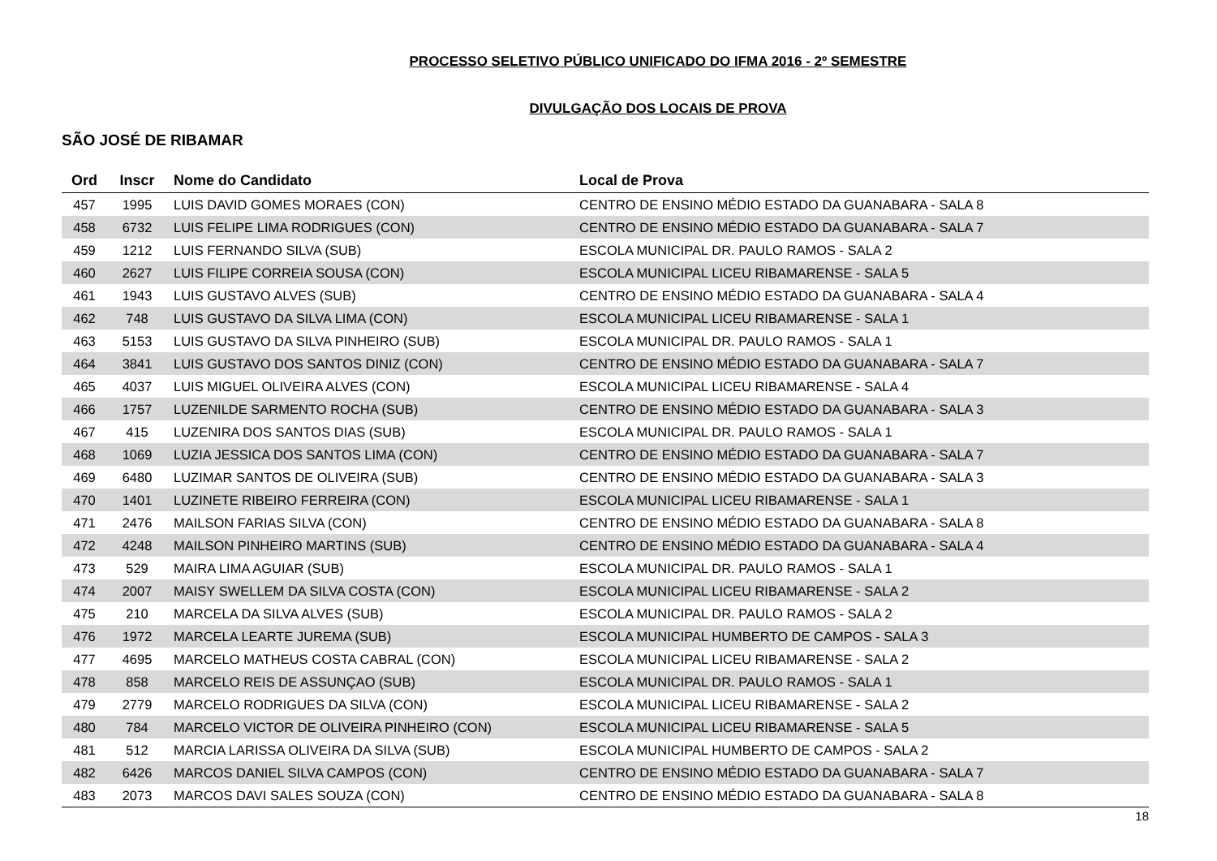PROCESSO SELETIVO PÚBLICO UNIFICADO DO IFMA 2016 - 2º SEMESTRE
DIVULGAÇÃO DOS LOCAIS DE PROVA
SÃO JOSÉ DE RIBAMAR
| Ord | Inscr | Nome do Candidato | Local de Prova |
| --- | --- | --- | --- |
| 457 | 1995 | LUIS DAVID GOMES MORAES (CON) | CENTRO DE ENSINO MÉDIO ESTADO DA GUANABARA - SALA 8 |
| 458 | 6732 | LUIS FELIPE LIMA RODRIGUES (CON) | CENTRO DE ENSINO MÉDIO ESTADO DA GUANABARA - SALA 7 |
| 459 | 1212 | LUIS FERNANDO SILVA (SUB) | ESCOLA MUNICIPAL DR. PAULO RAMOS - SALA 2 |
| 460 | 2627 | LUIS FILIPE CORREIA SOUSA (CON) | ESCOLA MUNICIPAL LICEU RIBAMARENSE - SALA 5 |
| 461 | 1943 | LUIS GUSTAVO ALVES (SUB) | CENTRO DE ENSINO MÉDIO ESTADO DA GUANABARA - SALA 4 |
| 462 | 748 | LUIS GUSTAVO DA SILVA LIMA (CON) | ESCOLA MUNICIPAL LICEU RIBAMARENSE - SALA 1 |
| 463 | 5153 | LUIS GUSTAVO DA SILVA PINHEIRO (SUB) | ESCOLA MUNICIPAL DR. PAULO RAMOS - SALA 1 |
| 464 | 3841 | LUIS GUSTAVO DOS SANTOS DINIZ (CON) | CENTRO DE ENSINO MÉDIO ESTADO DA GUANABARA - SALA 7 |
| 465 | 4037 | LUIS MIGUEL OLIVEIRA ALVES (CON) | ESCOLA MUNICIPAL LICEU RIBAMARENSE - SALA 4 |
| 466 | 1757 | LUZENILDE SARMENTO ROCHA (SUB) | CENTRO DE ENSINO MÉDIO ESTADO DA GUANABARA - SALA 3 |
| 467 | 415 | LUZENIRA DOS SANTOS DIAS (SUB) | ESCOLA MUNICIPAL DR. PAULO RAMOS - SALA 1 |
| 468 | 1069 | LUZIA JESSICA DOS SANTOS LIMA (CON) | CENTRO DE ENSINO MÉDIO ESTADO DA GUANABARA - SALA 7 |
| 469 | 6480 | LUZIMAR SANTOS DE OLIVEIRA (SUB) | CENTRO DE ENSINO MÉDIO ESTADO DA GUANABARA - SALA 3 |
| 470 | 1401 | LUZINETE RIBEIRO FERREIRA (CON) | ESCOLA MUNICIPAL LICEU RIBAMARENSE - SALA 1 |
| 471 | 2476 | MAILSON FARIAS SILVA (CON) | CENTRO DE ENSINO MÉDIO ESTADO DA GUANABARA - SALA 8 |
| 472 | 4248 | MAILSON PINHEIRO MARTINS (SUB) | CENTRO DE ENSINO MÉDIO ESTADO DA GUANABARA - SALA 4 |
| 473 | 529 | MAIRA LIMA AGUIAR (SUB) | ESCOLA MUNICIPAL DR. PAULO RAMOS - SALA 1 |
| 474 | 2007 | MAISY SWELLEM DA SILVA COSTA (CON) | ESCOLA MUNICIPAL LICEU RIBAMARENSE - SALA 2 |
| 475 | 210 | MARCELA DA SILVA ALVES (SUB) | ESCOLA MUNICIPAL DR. PAULO RAMOS - SALA 2 |
| 476 | 1972 | MARCELA LEARTE JUREMA (SUB) | ESCOLA MUNICIPAL HUMBERTO DE CAMPOS - SALA 3 |
| 477 | 4695 | MARCELO MATHEUS COSTA CABRAL (CON) | ESCOLA MUNICIPAL LICEU RIBAMARENSE - SALA 2 |
| 478 | 858 | MARCELO REIS DE ASSUNÇAO (SUB) | ESCOLA MUNICIPAL DR. PAULO RAMOS - SALA 1 |
| 479 | 2779 | MARCELO RODRIGUES DA SILVA (CON) | ESCOLA MUNICIPAL LICEU RIBAMARENSE - SALA 2 |
| 480 | 784 | MARCELO VICTOR DE OLIVEIRA PINHEIRO (CON) | ESCOLA MUNICIPAL LICEU RIBAMARENSE - SALA 5 |
| 481 | 512 | MARCIA LARISSA OLIVEIRA DA SILVA (SUB) | ESCOLA MUNICIPAL HUMBERTO DE CAMPOS - SALA 2 |
| 482 | 6426 | MARCOS DANIEL SILVA CAMPOS (CON) | CENTRO DE ENSINO MÉDIO ESTADO DA GUANABARA - SALA 7 |
| 483 | 2073 | MARCOS DAVI SALES SOUZA (CON) | CENTRO DE ENSINO MÉDIO ESTADO DA GUANABARA - SALA 8 |
18